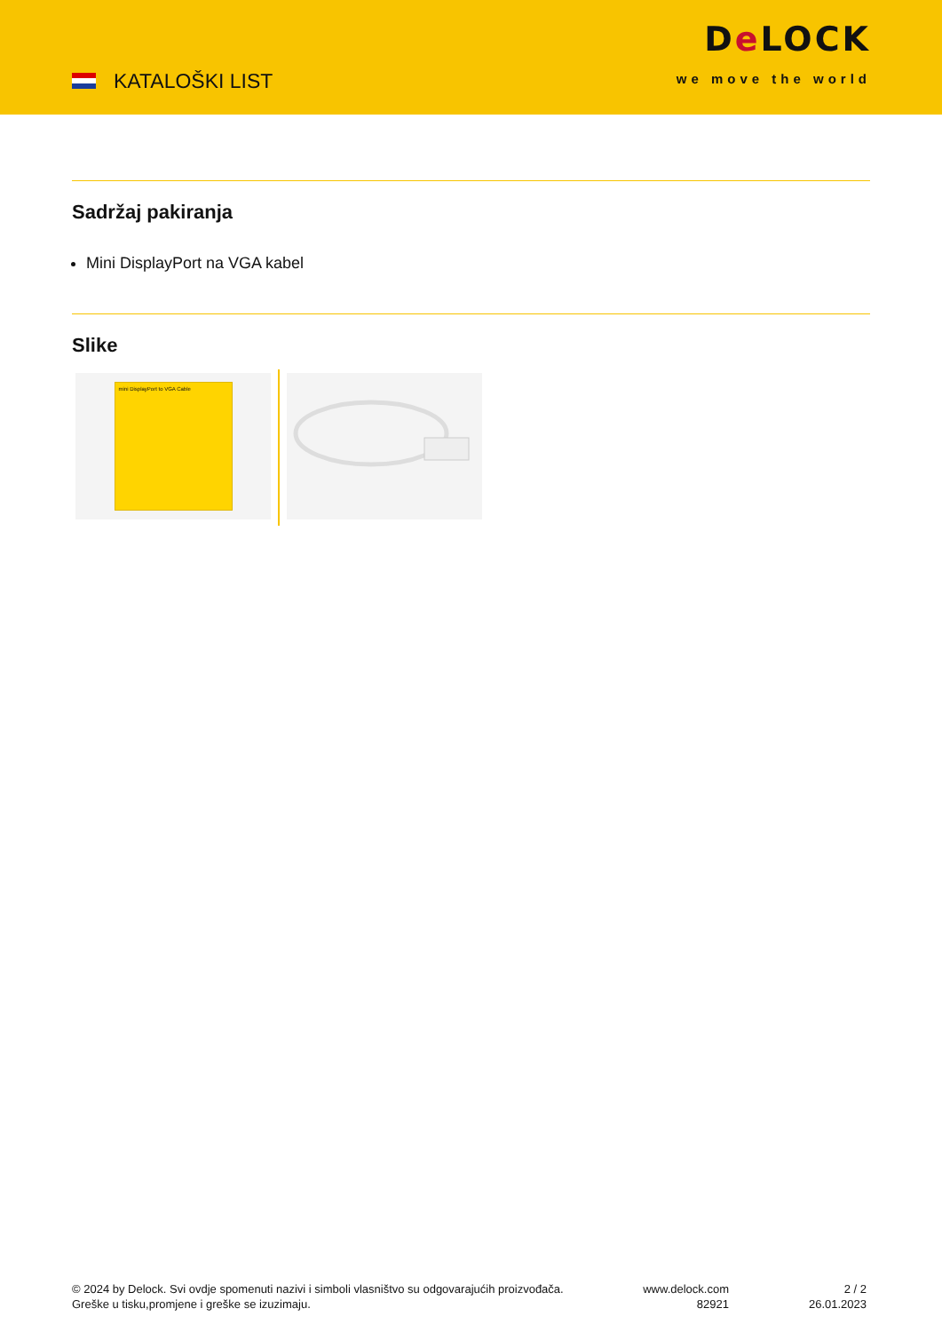KATALOŠKI LIST
De LOCK
we move the world
Sadržaj pakiranja
Mini DisplayPort na VGA kabel
Slike
mini DisplayPort to VGA Cable
© 2024 by Delock. Svi ovdje spomenuti nazivi i simboli vlasništvo su odgovarajućih proizvođača.
Greške u tisku,promjene i greške se izuzimaju.
www.delock.com
82921
2 / 2
26.01.2023